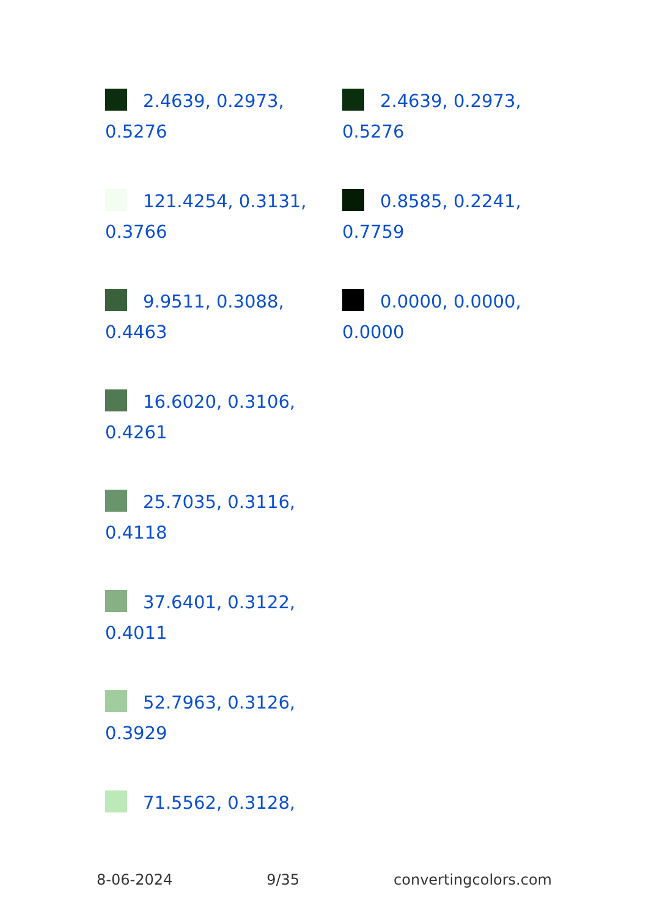2.4639, 0.2973, 0.5276
121.4254, 0.3131, 0.3766
9.9511, 0.3088, 0.4463
16.6020, 0.3106, 0.4261
25.7035, 0.3116, 0.4118
37.6401, 0.3122, 0.4011
52.7963, 0.3126, 0.3929
71.5562, 0.3128,
2.4639, 0.2973, 0.5276
0.8585, 0.2241, 0.7759
0.0000, 0.0000, 0.0000
8-06-2024 9/35 convertingcolors.com